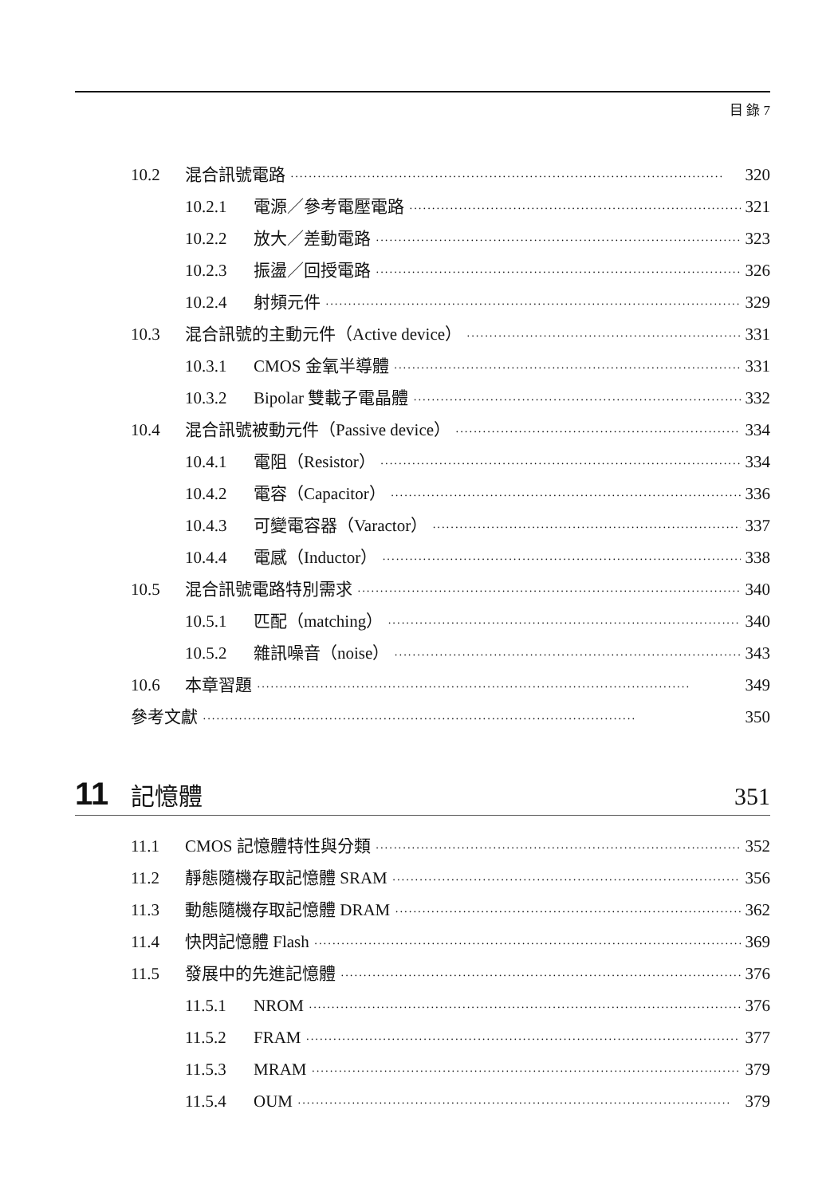目 錄 7
10.2 混合訊號電路 320
10.2.1 電源／參考電壓電路 321
10.2.2 放大／差動電路 323
10.2.3 振盪／回授電路 326
10.2.4 射頻元件 329
10.3 混合訊號的主動元件（Active device） 331
10.3.1 CMOS 金氧半導體 331
10.3.2 Bipolar 雙載子電晶體 332
10.4 混合訊號被動元件（Passive device） 334
10.4.1 電阻（Resistor） 334
10.4.2 電容（Capacitor） 336
10.4.3 可變電容器（Varactor） 337
10.4.4 電感（Inductor） 338
10.5 混合訊號電路特別需求 340
10.5.1 匹配（matching） 340
10.5.2 雜訊噪音（noise） 343
10.6 本章習題 349
參考文獻 350
11 記憶體 351
11.1 CMOS 記憶體特性與分類 352
11.2 靜態隨機存取記憶體 SRAM 356
11.3 動態隨機存取記憶體 DRAM 362
11.4 快閃記憶體 Flash 369
11.5 發展中的先進記憶體 376
11.5.1 NROM 376
11.5.2 FRAM 377
11.5.3 MRAM 379
11.5.4 OUM 379